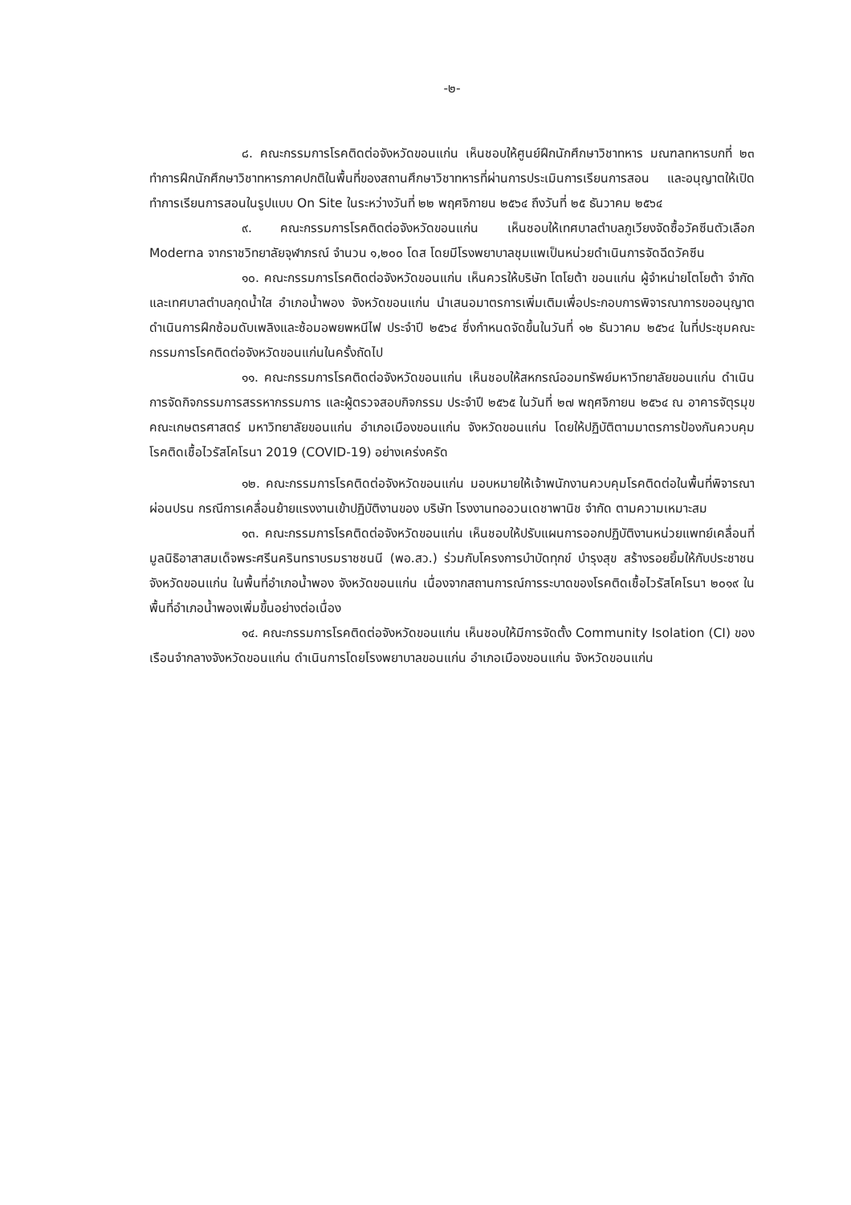-๒-
๘. คณะกรรมการโรคติดต่อจังหวัดขอนแก่น เห็นชอบให้ศูนย์ฝึกนักศึกษาวิชาทหาร มณฑลทหารบกที่ ๒๓ ทำการฝึกนักศึกษาวิชาทหารภาคปกติในพื้นที่ของสถานศึกษาวิชาทหารที่ผ่านการประเมินการเรียนการสอน และอนุญาตให้เปิดทำการเรียนการสอนในรูปแบบ On Site ในระหว่างวันที่ ๒๒ พฤศจิกายน ๒๕๖๔ ถึงวันที่ ๒๕ ธันวาคม ๒๕๖๔
๙. คณะกรรมการโรคติดต่อจังหวัดขอนแก่น เห็นชอบให้เทศบาลตำบลภูเวียงจัดซื้อวัคซีนตัวเลือก Moderna จากราชวิทยาลัยจุฬาภรณ์ จำนวน ๑,๒๐๐ โดส โดยมีโรงพยาบาลชุมแพเป็นหน่วยดำเนินการจัดฉีดวัคซีน
๑๐. คณะกรรมการโรคติดต่อจังหวัดขอนแก่น เห็นควรให้บริษัท โตโยต้า ขอนแก่น ผู้จำหน่ายโตโยต้า จำกัด และเทศบาลตำบลกุดน้ำใส อำเภอน้ำพอง จังหวัดขอนแก่น นำเสนอมาตรการเพิ่มเติมเพื่อประกอบการพิจารณาการขออนุญาตดำเนินการฝึกซ้อมดับเพลิงและซ้อมอพยพหนีไฟ ประจำปี ๒๕๖๔ ซึ่งกำหนดจัดขึ้นในวันที่ ๑๒ ธันวาคม ๒๕๖๔ ในที่ประชุมคณะกรรมการโรคติดต่อจังหวัดขอนแก่นในครั้งถัดไป
๑๑. คณะกรรมการโรคติดต่อจังหวัดขอนแก่น เห็นชอบให้สหกรณ์ออมทรัพย์มหาวิทยาลัยขอนแก่น ดำเนินการจัดกิจกรรมการสรรหากรรมการ และผู้ตรวจสอบกิจกรรม ประจำปี ๒๕๖๕ ในวันที่ ๒๗ พฤศจิกายน ๒๕๖๔ ณ อาคารจัตุรมุข คณะเกษตรศาสตร์ มหาวิทยาลัยขอนแก่น อำเภอเมืองขอนแก่น จังหวัดขอนแก่น โดยให้ปฏิบัติตามมาตรการป้องกันควบคุมโรคติดเชื้อไวรัสโคโรนา 2019 (COVID-19) อย่างเคร่งครัด
๑๒. คณะกรรมการโรคติดต่อจังหวัดขอนแก่น มอบหมายให้เจ้าพนักงานควบคุมโรคติดต่อในพื้นที่พิจารณาผ่อนปรน กรณีการเคลื่อนย้ายแรงงานเข้าปฏิบัติงานของ บริษัท โรงงานทออวนเดชาพานิช จำกัด ตามความเหมาะสม
๑๓. คณะกรรมการโรคติดต่อจังหวัดขอนแก่น เห็นชอบให้ปรับแผนการออกปฏิบัติงานหน่วยแพทย์เคลื่อนที่มูลนิธิอาสาสมเด็จพระศรีนครินทราบรมราชชนนี (พอ.สว.) ร่วมกับโครงการบำบัดทุกข์ บำรุงสุข สร้างรอยยิ้มให้กับประชาชนจังหวัดขอนแก่น ในพื้นที่อำเภอน้ำพอง จังหวัดขอนแก่น เนื่องจากสถานการณ์การระบาดของโรคติดเชื้อไวรัสโคโรนา ๒๐๑๙ ในพื้นที่อำเภอน้ำพองเพิ่มขึ้นอย่างต่อเนื่อง
๑๔. คณะกรรมการโรคติดต่อจังหวัดขอนแก่น เห็นชอบให้มีการจัดตั้ง Community Isolation (CI) ของเรือนจำกลางจังหวัดขอนแก่น ดำเนินการโดยโรงพยาบาลขอนแก่น อำเภอเมืองขอนแก่น จังหวัดขอนแก่น